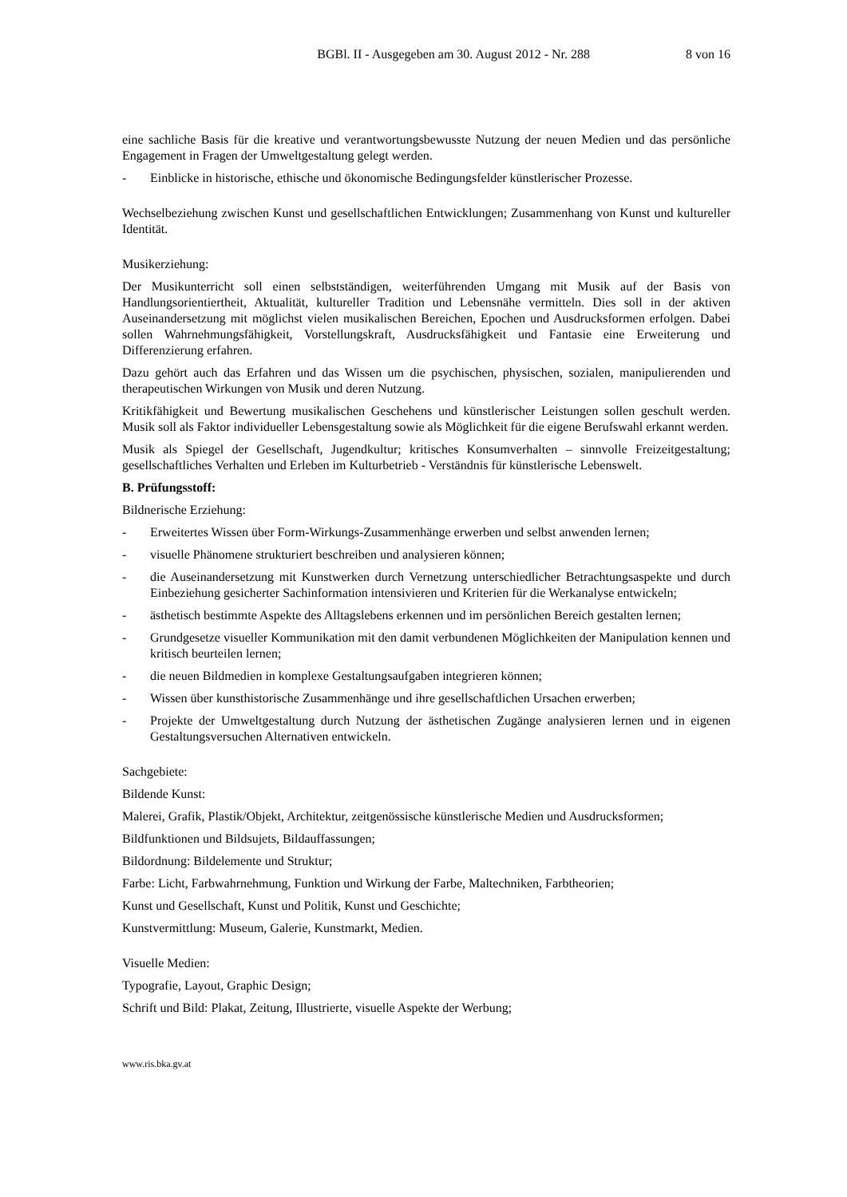BGBl. II - Ausgegeben am 30. August 2012 - Nr. 288 8 von 16
eine sachliche Basis für die kreative und verantwortungsbewusste Nutzung der neuen Medien und das persönliche Engagement in Fragen der Umweltgestaltung gelegt werden.
- Einblicke in historische, ethische und ökonomische Bedingungsfelder künstlerischer Prozesse.
Wechselbeziehung zwischen Kunst und gesellschaftlichen Entwicklungen; Zusammenhang von Kunst und kultureller Identität.
Musikerziehung:
Der Musikunterricht soll einen selbstständigen, weiterführenden Umgang mit Musik auf der Basis von Handlungsorientiertheit, Aktualität, kultureller Tradition und Lebensnähe vermitteln. Dies soll in der aktiven Auseinandersetzung mit möglichst vielen musikalischen Bereichen, Epochen und Ausdrucksformen erfolgen. Dabei sollen Wahrnehmungsfähigkeit, Vorstellungskraft, Ausdrucksfähigkeit und Fantasie eine Erweiterung und Differenzierung erfahren.
Dazu gehört auch das Erfahren und das Wissen um die psychischen, physischen, sozialen, manipulierenden und therapeutischen Wirkungen von Musik und deren Nutzung.
Kritikfähigkeit und Bewertung musikalischen Geschehens und künstlerischer Leistungen sollen geschult werden. Musik soll als Faktor individueller Lebensgestaltung sowie als Möglichkeit für die eigene Berufswahl erkannt werden.
Musik als Spiegel der Gesellschaft, Jugendkultur; kritisches Konsumverhalten – sinnvolle Freizeitgestaltung; gesellschaftliches Verhalten und Erleben im Kulturbetrieb - Verständnis für künstlerische Lebenswelt.
B. Prüfungsstoff:
Bildnerische Erziehung:
- Erweitertes Wissen über Form-Wirkungs-Zusammenhänge erwerben und selbst anwenden lernen;
- visuelle Phänomene strukturiert beschreiben und analysieren können;
- die Auseinandersetzung mit Kunstwerken durch Vernetzung unterschiedlicher Betrachtungsaspekte und durch Einbeziehung gesicherter Sachinformation intensivieren und Kriterien für die Werkanalyse entwickeln;
- ästhetisch bestimmte Aspekte des Alltagslebens erkennen und im persönlichen Bereich gestalten lernen;
- Grundgesetze visueller Kommunikation mit den damit verbundenen Möglichkeiten der Manipulation kennen und kritisch beurteilen lernen;
- die neuen Bildmedien in komplexe Gestaltungsaufgaben integrieren können;
- Wissen über kunsthistorische Zusammenhänge und ihre gesellschaftlichen Ursachen erwerben;
- Projekte der Umweltgestaltung durch Nutzung der ästhetischen Zugänge analysieren lernen und in eigenen Gestaltungsversuchen Alternativen entwickeln.
Sachgebiete:
Bildende Kunst:
Malerei, Grafik, Plastik/Objekt, Architektur, zeitgenössische künstlerische Medien und Ausdrucksformen;
Bildfunktionen und Bildsujets, Bildauffassungen;
Bildordnung: Bildelemente und Struktur;
Farbe: Licht, Farbwahrnehmung, Funktion und Wirkung der Farbe, Maltechniken, Farbtheorien;
Kunst und Gesellschaft, Kunst und Politik, Kunst und Geschichte;
Kunstvermittlung: Museum, Galerie, Kunstmarkt, Medien.
Visuelle Medien:
Typografie, Layout, Graphic Design;
Schrift und Bild: Plakat, Zeitung, Illustrierte, visuelle Aspekte der Werbung;
www.ris.bka.gv.at